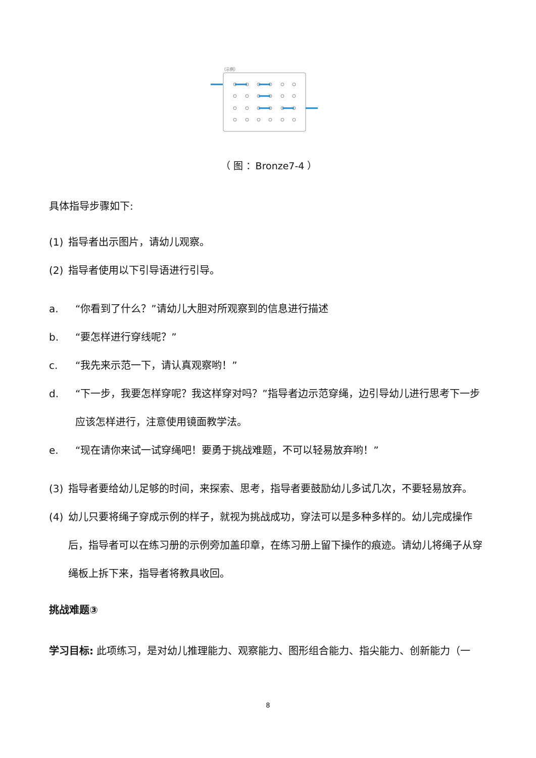（示例）
（ 图 ：Bronze7-4 ）
具体指导步骤如下:
(1) 指导者出示图片，请幼儿观察。
(2) 指导者使用以下引导语进行引导。
a. “你看到了什么？”请幼儿大胆对所观察到的信息进行描述
b. “要怎样进行穿线呢？”
c. “我先来示范一下，请认真观察哟！”
d. “下一步，我要怎样穿呢？我这样穿对吗？”指导者边示范穿绳，边引导幼儿进行思考下一步应该怎样进行，注意使用镜面教学法。
e. “现在请你来试一试穿绳吧！要勇于挑战难题，不可以轻易放弃哟！”
(3) 指导者要给幼儿足够的时间，来探索、思考，指导者要鼓励幼儿多试几次，不要轻易放弃。
(4) 幼儿只要将绳子穿成示例的样子，就视为挑战成功，穿法可以是多种多样的。幼儿完成操作后，指导者可以在练习册的示例旁加盖印章，在练习册上留下操作的痕迹。请幼儿将绳子从穿绳板上拆下来，指导者将教具收回。
挑战难题③
学习目标: 此项练习，是对幼儿推理能力、观察能力、图形组合能力、指尖能力、创新能力（一
8